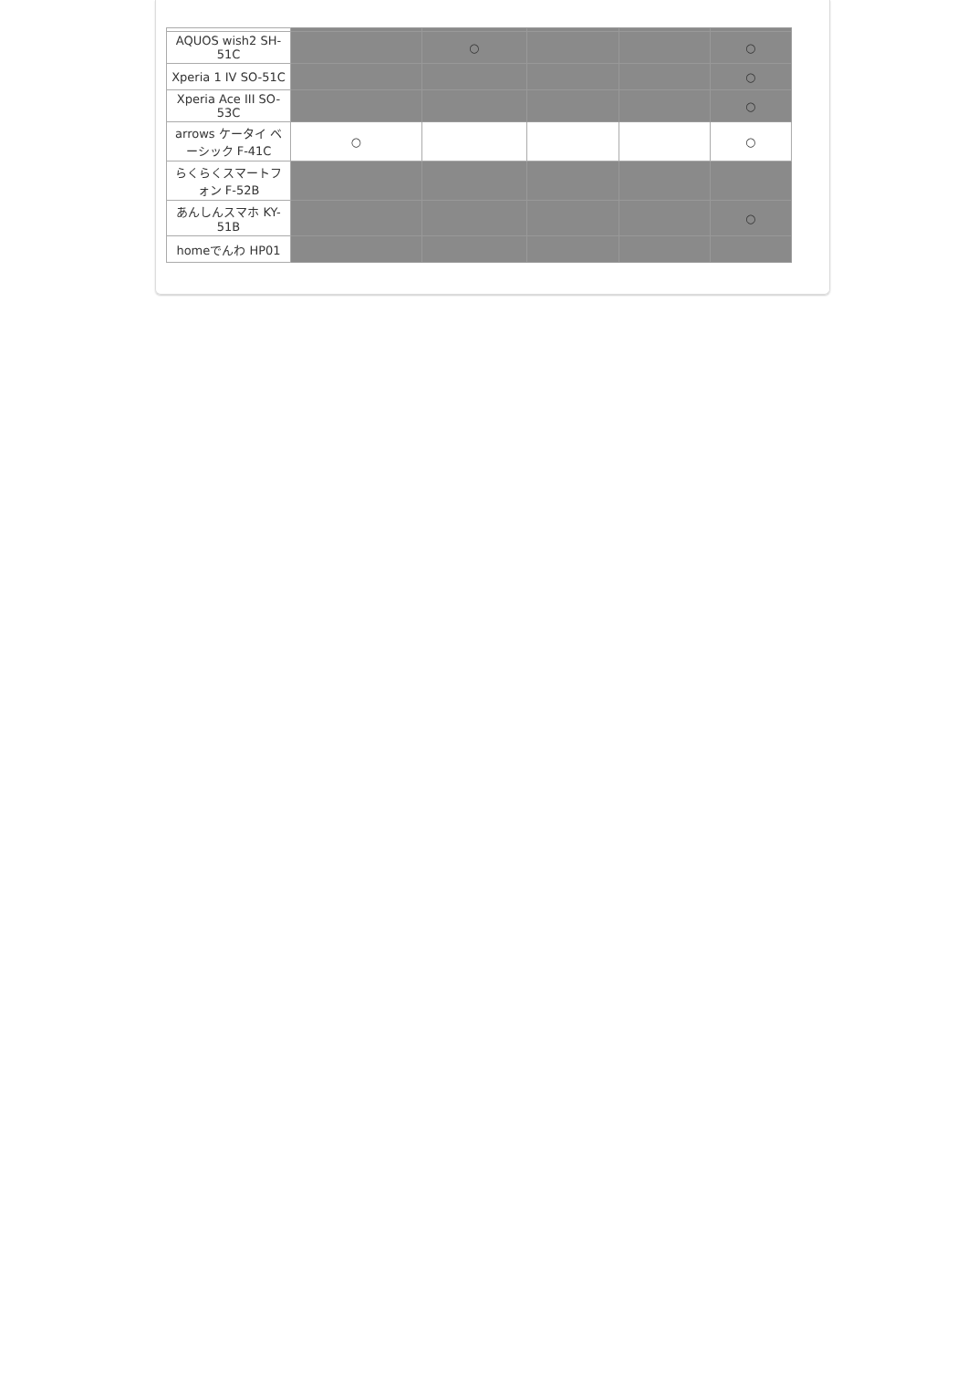| AQUOS wish2 SH-51C | | ○ | | | ○ |
| Xperia 1 IV SO-51C | | | | | ○ |
| Xperia Ace III SO-53C | | | | | ○ |
| arrows ケータイ ベーシック F-41C | ○ | | | | ○ |
| らくらくスマートフォン F-52B | | | | | |
| あんしんスマホ KY-51B | | | | | ○ |
| homeでんわ HP01 | | | | | |